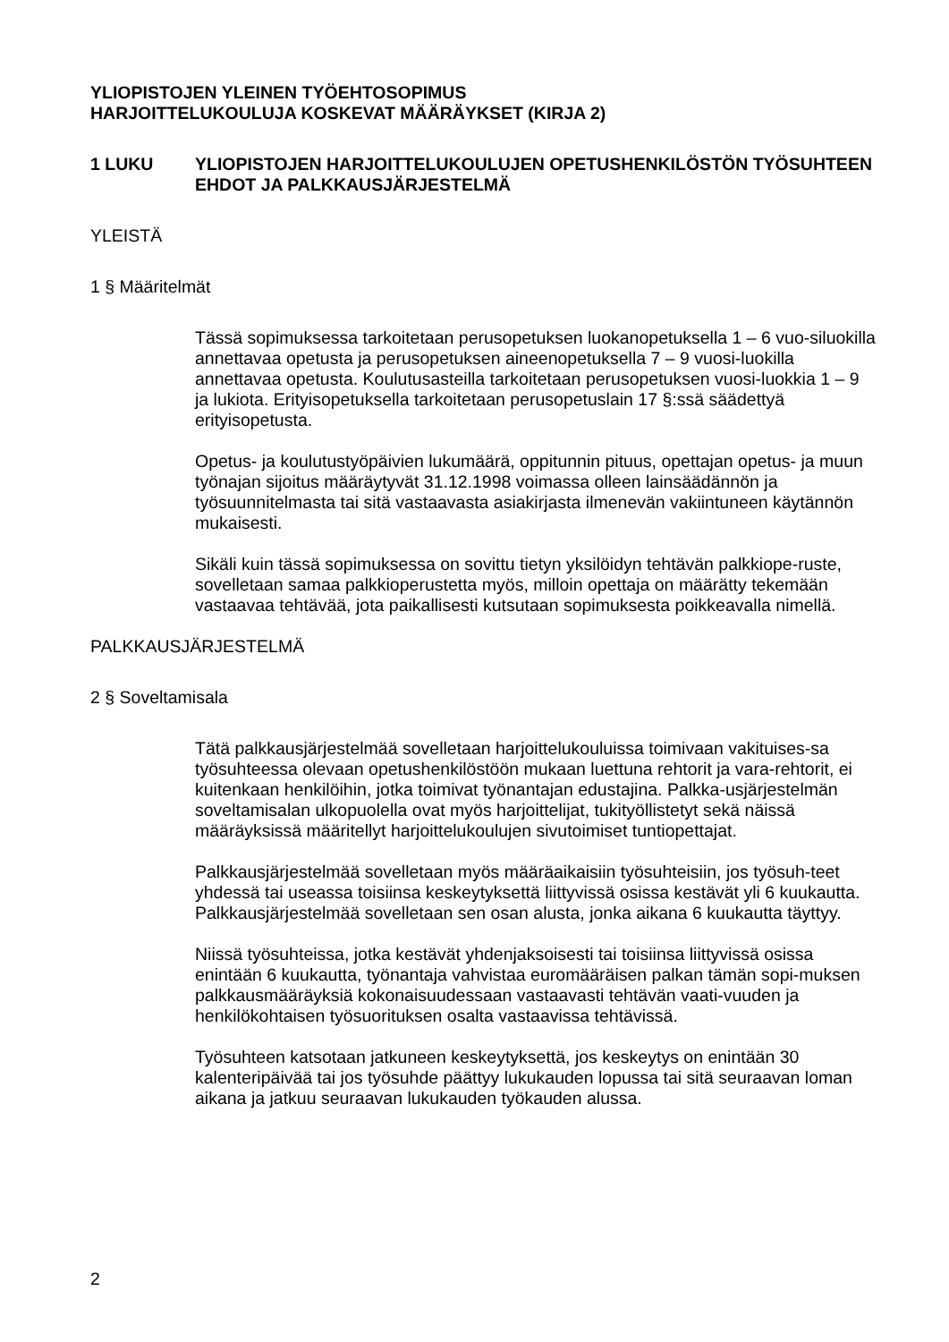YLIOPISTOJEN YLEINEN TYÖEHTOSOPIMUS
HARJOITTELUKOULUJA KOSKEVAT MÄÄRÄYKSET (KIRJA 2)
1 LUKU YLIOPISTOJEN HARJOITTELUKOULUJEN OPETUSHENKILÖSTÖN TYÖSUHTEEN EHDOT JA PALKKAUSJÄRJESTELMÄ
YLEISTÄ
1 § Määritelmät
Tässä sopimuksessa tarkoitetaan perusopetuksen luokanopetuksella 1 – 6 vuo-siluokilla annettavaa opetusta ja perusopetuksen aineenopetuksella 7 – 9 vuosi-luokilla annettavaa opetusta. Koulutusasteilla tarkoitetaan perusopetuksen vuosi-luokkia 1 – 9 ja lukiota. Erityisopetuksella tarkoitetaan perusopetuslain 17 §:ssä säädettyä erityisopetusta.
Opetus- ja koulutustyöpäivien lukumäärä, oppitunnin pituus, opettajan opetus- ja muun työnajan sijoitus määräytyvät 31.12.1998 voimassa olleen lainsäädännön ja työsuunnitelmasta tai sitä vastaavasta asiakirjasta ilmenevän vakiintuneen käytännön mukaisesti.
Sikäli kuin tässä sopimuksessa on sovittu tietyn yksilöidyn tehtävän palkkiope-ruste, sovelletaan samaa palkkioperustetta myös, milloin opettaja on määrätty tekemään vastaavaa tehtävää, jota paikallisesti kutsutaan sopimuksesta poikkeavalla nimellä.
PALKKAUSJÄRJESTELMÄ
2 § Soveltamisala
Tätä palkkausjärjestelmää sovelletaan harjoittelukouluissa toimivaan vakituises-sa työsuhteessa olevaan opetushenkilöstöön mukaan luettuna rehtorit ja vara-rehtorit, ei kuitenkaan henkilöihin, jotka toimivat työnantajan edustajina. Palkka-usjärjestelmän soveltamisalan ulkopuolella ovat myös harjoittelijat, tukityöllistetyt sekä näissä määräyksissä määritellyt harjoittelukoulujen sivutoimiset tuntiopettajat.
Palkkausjärjestelmää sovelletaan myös määräaikaisiin työsuhteisiin, jos työsuh-teet yhdessä tai useassa toisiinsa keskeytyksettä liittyvissä osissa kestävät yli 6 kuukautta. Palkkausjärjestelmää sovelletaan sen osan alusta, jonka aikana 6 kuukautta täyttyy.
Niissä työsuhteissa, jotka kestävät yhdenjaksoisesti tai toisiinsa liittyvissä osissa enintään 6 kuukautta, työnantaja vahvistaa euromääräisen palkan tämän sopi-muksen palkkausmääräyksiä kokonaisuudessaan vastaavasti tehtävän vaati-vuuden ja henkilökohtaisen työsuorituksen osalta vastaavissa tehtävissä.
Työsuhteen katsotaan jatkuneen keskeytyksettä, jos keskeytys on enintään 30 kalenteripäivää tai jos työsuhde päättyy lukukauden lopussa tai sitä seuraavan loman aikana ja jatkuu seuraavan lukukauden työkauden alussa.
2